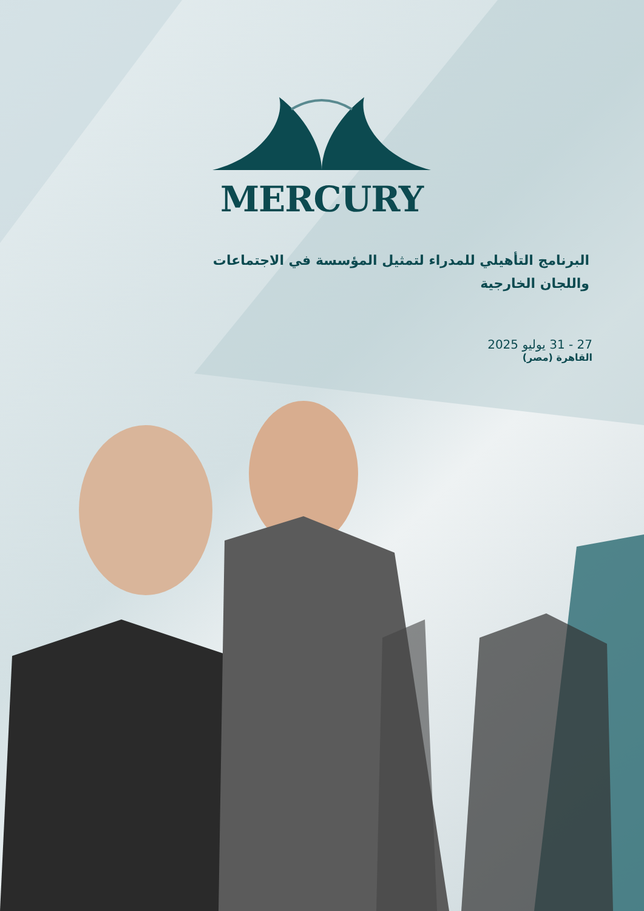MERCURY
البرنامج التأهيلي للمدراء لتمثيل المؤسسة في الاجتماعات واللجان الخارجية
27 - 31 يوليو 2025
القاهرة (مصر)